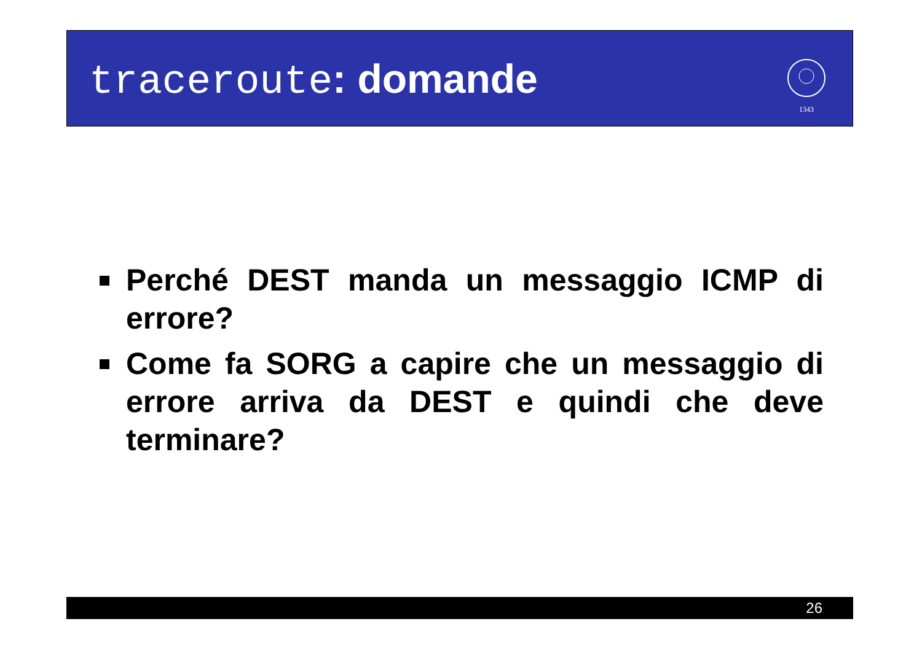traceroute: domande
1343
Perché DEST manda un messaggio ICMP di errore?
Come fa SORG a capire che un messaggio di errore arriva da DEST e quindi che deve terminare?
26